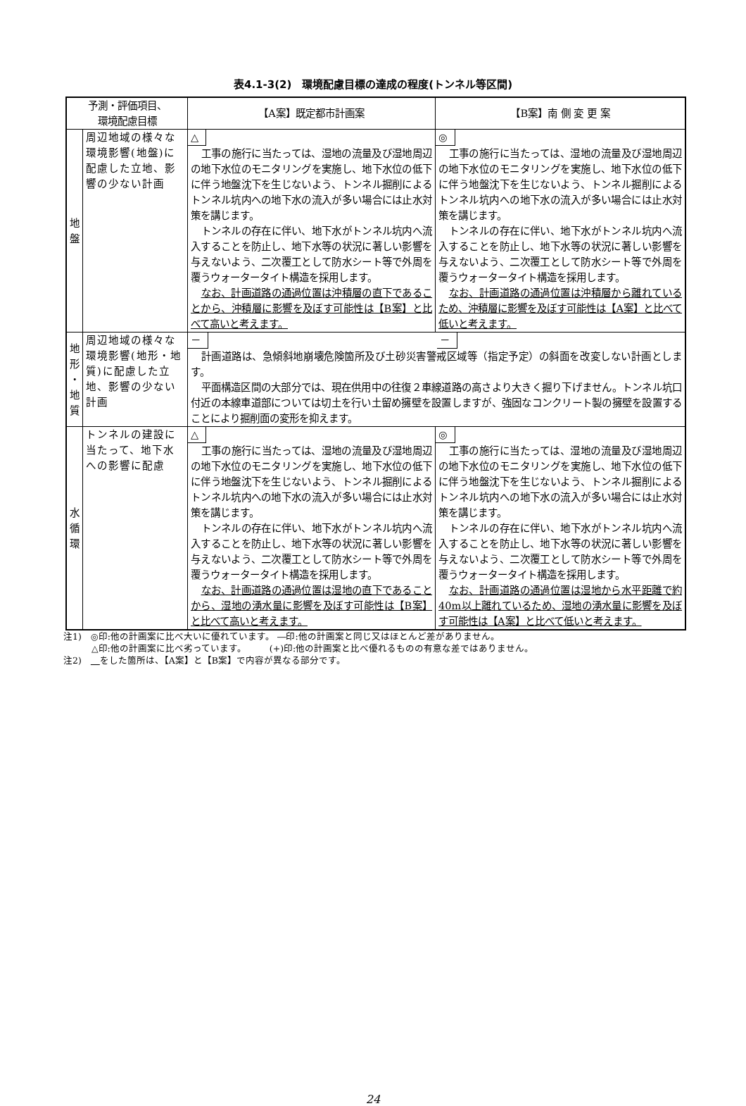表4.1-3(2)　環境配慮目標の達成の程度(トンネル等区間)
| 予測・評価項目、 環境配慮目標 | | 【A案】既定都市計画案 | 【B案】南 側 変 更 案 |
| --- | --- | --- | --- |
| 地 盤 | 周辺地域の様々な環境影響(地盤)に配慮した立地、影響の少ない計画 | △ 工事の施行に当たっては、湿地の流量及び湿地周辺の地下水位のモニタリングを実施し、地下水位の低下に伴う地盤沈下を生じないよう、トンネル掘削によるトンネル坑内への地下水の流入が多い場合には止水対策を講じます。 トンネルの存在に伴い、地下水がトンネル坑内へ流入することを防止し、地下水等の状況に著しい影響を与えないよう、二次覆工として防水シート等で外周を覆うウォータータイト構造を採用します。 なお、計画道路の通過位置は沖積層の直下であることから、沖積層に影響を及ぼす可能性は【B案】と比べて高いと考えます。 | ◎ 工事の施行に当たっては、湿地の流量及び湿地周辺の地下水位のモニタリングを実施し、地下水位の低下に伴う地盤沈下を生じないよう、トンネル掘削によるトンネル坑内への地下水の流入が多い場合には止水対策を講じます。 トンネルの存在に伴い、地下水がトンネル坑内へ流入することを防止し、地下水等の状況に著しい影響を与えないよう、二次覆工として防水シート等で外周を覆うウォータータイト構造を採用します。 なお、計画道路の通過位置は沖積層から離れているため、沖積層に影響を及ぼす可能性は【A案】と比べて低いと考えます。 |
| 地 形 ・ 地 質 | 周辺地域の様々な環境影響(地形・地質)に配慮した立地、影響の少ない計画 | － － 計画道路は、急傾斜地崩壊危険箇所及び土砂災害警戒区域等（指定予定）の斜面を改変しない計画とします。 平面構造区間の大部分では、現在供用中の往復２車線道路の高さより大きく掘り下げません。トンネル坑口付近の本線車道部については切土を行い土留め擁壁を設置しますが、強固なコンクリート製の擁壁を設置することにより掘削面の変形を抑えます。 | |
| 水 循 環 | トンネルの建設に当たって、地下水への影響に配慮 | △ 工事の施行に当たっては、湿地の流量及び湿地周辺の地下水位のモニタリングを実施し、地下水位の低下に伴う地盤沈下を生じないよう、トンネル掘削によるトンネル坑内への地下水の流入が多い場合には止水対策を講じます。 トンネルの存在に伴い、地下水がトンネル坑内へ流入することを防止し、地下水等の状況に著しい影響を与えないよう、二次覆工として防水シート等で外周を覆うウォータータイト構造を採用します。 なお、計画道路の通過位置は湿地の直下であることから、湿地の湧水量に影響を及ぼす可能性は【B案】と比べて高いと考えます。 | ◎ 工事の施行に当たっては、湿地の流量及び湿地周辺の地下水位のモニタリングを実施し、地下水位の低下に伴う地盤沈下を生じないよう、トンネル掘削によるトンネル坑内への地下水の流入が多い場合には止水対策を講じます。 トンネルの存在に伴い、地下水がトンネル坑内へ流入することを防止し、地下水等の状況に著しい影響を与えないよう、二次覆工として防水シート等で外周を覆うウォータータイト構造を採用します。 なお、計画道路の通過位置は湿地から水平距離で約40m以上離れているため、湿地の湧水量に影響を及ぼす可能性は【A案】と比べて低いと考えます。 |
注1)　◎印:他の計画案に比べ大いに優れています。 ―印:他の計画案と同じ又はほとんど差がありません。
△印:他の計画案に比べ劣っています。　　　(+)印:他の計画案と比べ優れるものの有意な差ではありません。
注2)　　 をした箇所は、【A案】と【B案】で内容が異なる部分です。
24